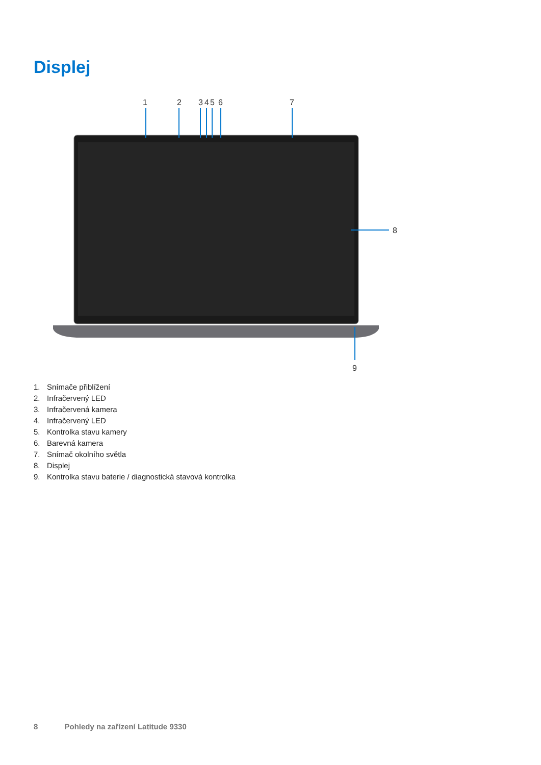Displej
1
2
3
4
5
6
7
8
9
1. Snímače přiblížení
2. Infračervený LED
3. Infračervená kamera
4. Infračervený LED
5. Kontrolka stavu kamery
6. Barevná kamera
7. Snímač okolního světla
8. Displej
9. Kontrolka stavu baterie / diagnostická stavová kontrolka
8 Pohledy na zařízení Latitude 9330